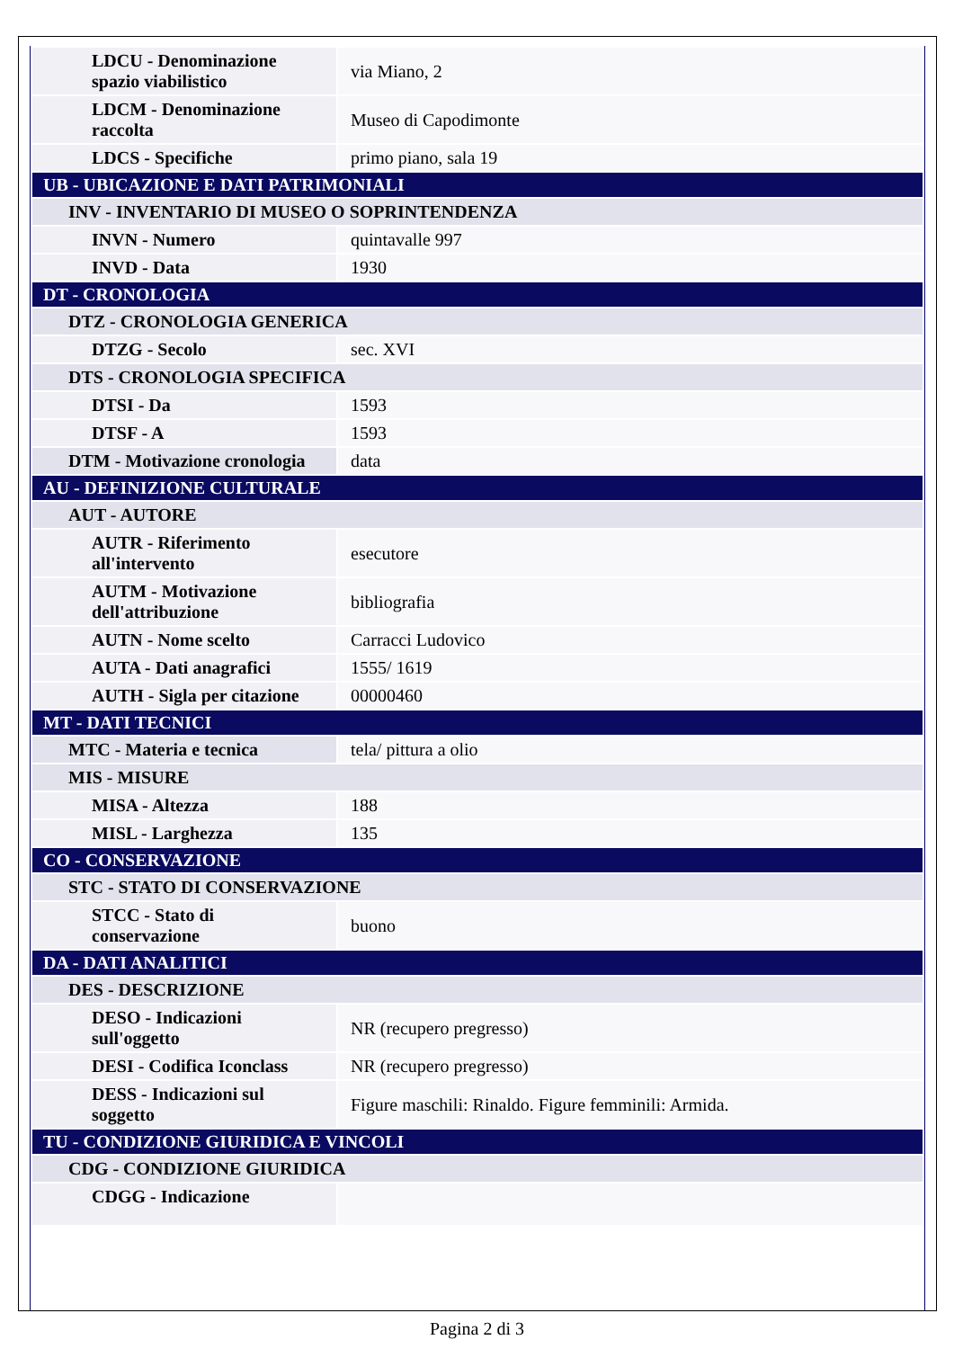| LDCU - Denominazione spazio viabilistico | via Miano, 2 |
| LDCM - Denominazione raccolta | Museo di Capodimonte |
| LDCS - Specifiche | primo piano, sala 19 |
| UB - UBICAZIONE E DATI PATRIMONIALI | |
| INV - INVENTARIO DI MUSEO O SOPRINTENDENZA | |
| INVN - Numero | quintavalle 997 |
| INVD - Data | 1930 |
| DT - CRONOLOGIA | |
| DTZ - CRONOLOGIA GENERICA | |
| DTZG - Secolo | sec. XVI |
| DTS - CRONOLOGIA SPECIFICA | |
| DTSI - Da | 1593 |
| DTSF - A | 1593 |
| DTM - Motivazione cronologia | data |
| AU - DEFINIZIONE CULTURALE | |
| AUT - AUTORE | |
| AUTR - Riferimento all'intervento | esecutore |
| AUTM - Motivazione dell'attribuzione | bibliografia |
| AUTN - Nome scelto | Carracci Ludovico |
| AUTA - Dati anagrafici | 1555/ 1619 |
| AUTH - Sigla per citazione | 00000460 |
| MT - DATI TECNICI | |
| MTC - Materia e tecnica | tela/ pittura a olio |
| MIS - MISURE | |
| MISA - Altezza | 188 |
| MISL - Larghezza | 135 |
| CO - CONSERVAZIONE | |
| STC - STATO DI CONSERVAZIONE | |
| STCC - Stato di conservazione | buono |
| DA - DATI ANALITICI | |
| DES - DESCRIZIONE | |
| DESO - Indicazioni sull'oggetto | NR (recupero pregresso) |
| DESI - Codifica Iconclass | NR (recupero pregresso) |
| DESS - Indicazioni sul soggetto | Figure maschili: Rinaldo. Figure femminili: Armida. |
| TU - CONDIZIONE GIURIDICA E VINCOLI | |
| CDG - CONDIZIONE GIURIDICA | |
| CDGG - Indicazione | |
Pagina 2 di 3